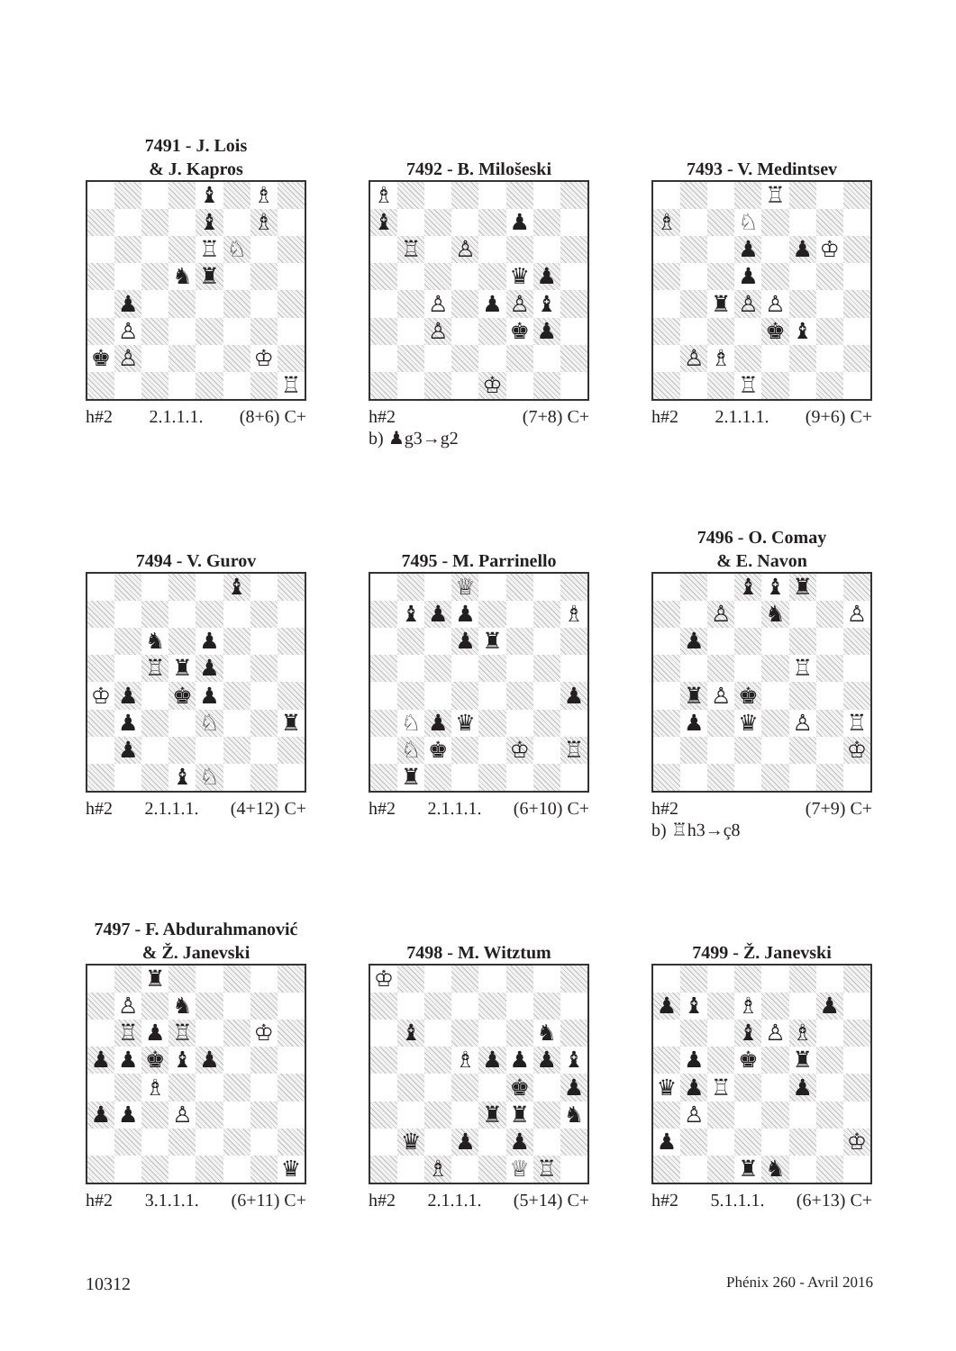7491 - J. Lois
& J. Kapros
| | | | | ♝ | | ♗ | |
| | | | | ♝ | | ♗ | |
| | | | | ♖ | ♘ | | |
| | | | ♞ | ♜ | | | |
| | ♟ | | | | | | |
| | ♙ | | | | | | |
| ♚ | ♙ | | | | | ♔ | |
| | | | | | | | ♖ |
h#2 2.1.1.1. (8+6) C+
7492 - B. Milošeski
| ♗ | | | | | | | |
| ♝ | | | | | ♟ | | |
| | ♖ | | ♙ | | | | |
| | | | | | ♛ | ♟ | |
| | | ♙ | | ♟ | ♙ | ♝ | |
| | | ♙ | | | ♚ | ♟ | |
| | | | | ♔ | | | |
h#2 (7+8) C+
b) ♟g3→g2
7493 - V. Medintsev
| | | | | ♖ | | | |
| ♗ | | | ♘ | | | | |
| | | | ♟ | | ♟ | ♔ | |
| | | | ♟ | | | | |
| | | ♜ | ♙ | ♙ | | | |
| | | | | ♚ | ♝ | | |
| | ♙ | ♗ | | | | | |
| | | | ♖ | | | | |
h#2 2.1.1.1. (9+6) C+
7494 - V. Gurov
| | | | | | ♝ | | |
| | | ♞ | | ♟ | | | |
| | | ♖ | ♜ | ♟ | | | |
| ♔ | ♟ | | ♚ | ♟ | | | |
| | ♟ | | | ♘ | | | ♜ |
| | ♟ | | | | | | |
| | | | ♝ | ♘ | | | |
h#2 2.1.1.1. (4+12) C+
7495 - M. Parrinello
| | | | ♕ | | | | |
| | ♝ | ♟ | ♟ | | | | ♗ |
| | | | ♟ | ♜ | | | |
| | | | | | | | ♟ |
| | ♘ | ♟ | ♛ | | | | |
| | ♘ | ♚ | | | ♔ | | ♖ |
| | ♜ | | | | | | |
h#2 2.1.1.1. (6+10) C+
7496 - O. Comay
& E. Navon
| | | | ♝ | ♝ | ♜ | | |
| | | ♙ | | ♞ | | | ♙ |
| | ♟ | | | | | | |
| | | | | | ♖ | | |
| | ♜ | ♙ | ♚ | | | | |
| | ♟ | | ♛ | | ♙ | | ♖ |
| | | | | | | | ♔ |
h#2 (7+9) C+
b) ♖h3→ç8
7497 - F. Abdurahmanović
& Ž. Janevski
| | | ♜ | | | | | |
| | ♙ | | ♞ | | | | |
| | ♖ | ♟ | ♖ | | | ♔ | |
| ♟ | ♟ | ♚ | ♝ | ♟ | | | |
| | | ♗ | | | | | |
| ♟ | ♟ | | ♙ | | | | |
| | | | | | | | ♛ |
h#2 3.1.1.1. (6+11) C+
7498 - M. Witztum
| ♔ | | | | | | | |
| | ♝ | | | | | ♞ | |
| | | | ♗ | ♟ | ♟ | ♟ | ♝ |
| | | | | | ♚ | | ♟ |
| | | | | ♜ | ♜ | | ♞ |
| | ♛ | | ♟ | | ♟ | | |
| | | ♗ | | | ♕ | ♖ | |
h#2 2.1.1.1. (5+14) C+
7499 - Ž. Janevski
| ♟ | ♝ | | ♗ | | | ♟ | |
| | | | ♝ | ♙ | ♗ | | |
| | ♟ | | ♚ | | ♜ | | |
| ♛ | ♟ | ♖ | | | ♟ | | |
| | ♙ | | | | | | |
| ♟ | | | | | | | ♔ |
| | | | ♜ | ♞ | | | |
h#2 5.1.1.1. (6+13) C+
10312 Phénix 260 - Avril 2016